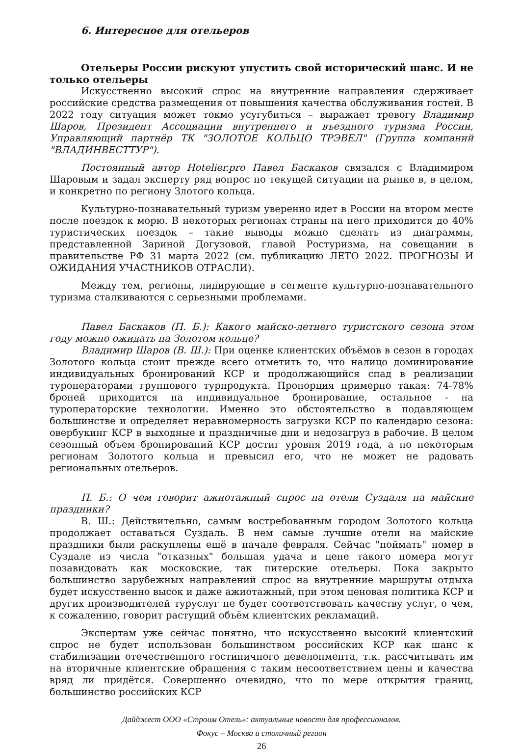6. Интересное для отельеров
Отельеры России рискуют упустить свой исторический шанс. И не только отельеры
Искусственно высокий спрос на внутренние направления сдерживает российские средства размещения от повышения качества обслуживания гостей. В 2022 году ситуация может токмо усугубиться – выражает тревогу Владимир Шаров, Президент Ассоциации внутреннего и въездного туризма России, Управляющий партнёр ТК "ЗОЛОТОЕ КОЛЬЦО ТРЭВЕЛ" (Группа компаний "ВЛАДИНВЕСТТУР").
Постоянный автор Hotelier.pro Павел Баскаков связался с Владимиром Шаровым и задал эксперту ряд вопрос по текущей ситуации на рынке в, в целом, и конкретно по региону Злотого кольца.
Культурно-познавательный туризм уверенно идет в России на втором месте после поездок к морю. В некоторых регионах страны на него приходится до 40% туристических поездок – такие выводы можно сделать из диаграммы, представленной Зариной Догузовой, главой Ростуризма, на совещании в правительстве РФ 31 марта 2022 (см. публикацию ЛЕТО 2022. ПРОГНОЗЫ И ОЖИДАНИЯ УЧАСТНИКОВ ОТРАСЛИ).
Между тем, регионы, лидирующие в сегменте культурно-познавательного туризма сталкиваются с серьезными проблемами.
Павел Баскаков (П. Б.): Какого майско-летнего туристского сезона этом году можно ожидать на Золотом кольце?
Владимир Шаров (В. Ш.): При оценке клиентских объёмов в сезон в городах Золотого кольца стоит прежде всего отметить то, что налицо доминирование индивидуальных бронирований КСР и продолжающийся спад в реализации туроператорами группового турпродукта. Пропорция примерно такая: 74-78% броней приходится на индивидуальное бронирование, остальное - на туроператорские технологии. Именно это обстоятельство в подавляющем большинстве и определяет неравномерность загрузки КСР по календарю сезона: овербукинг КСР в выходные и праздничные дни и недозагруз в рабочие. В целом сезонный объем бронирований КСР достиг уровня 2019 года, а по некоторым регионам Золотого кольца и превысил его, что не может не радовать региональных отельеров.
П. Б.: О чем говорит ажиотажный спрос на отели Суздаля на майские праздники?
В. Ш.: Действительно, самым востребованным городом Золотого кольца продолжает оставаться Суздаль. В нем самые лучшие отели на майские праздники были раскуплены ещё в начале февраля. Сейчас "поймать" номер в Суздале из числа "отказных" большая удача и цене такого номера могут позавидовать как московские, так питерские отельеры. Пока закрыто большинство зарубежных направлений спрос на внутренние маршруты отдыха будет искусственно высок и даже ажиотажный, при этом ценовая политика КСР и других производителей туруслуг не будет соответствовать качеству услуг, о чем, к сожалению, говорит растущий объём клиентских рекламаций.
Экспертам уже сейчас понятно, что искусственно высокий клиентский спрос не будет использован большинством российских КСР как шанс к стабилизации отечественного гостиничного девелопмента, т.к. рассчитывать им на вторичные клиентские обращения с таким несоответствием цены и качества вряд ли придётся. Совершенно очевидно, что по мере открытия границ, большинство российских КСР
Дайджест ООО «Строим Отель»: актуальные новости для профессионалов.
Фокус – Москва и столичный регион
26